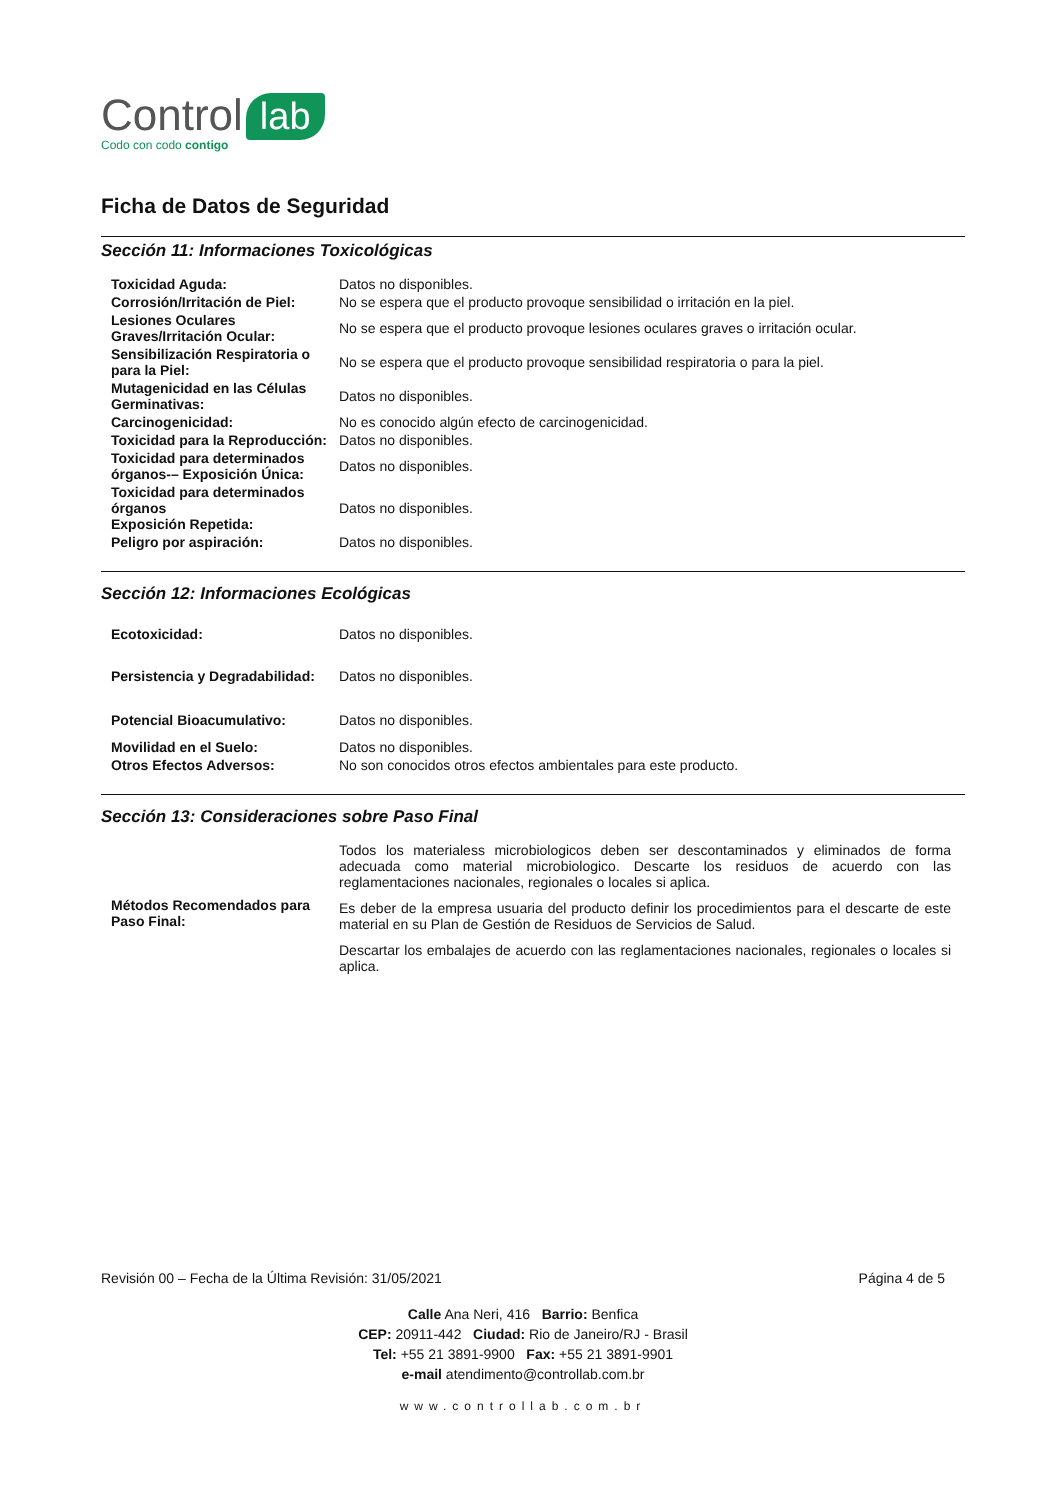Control lab
Codo con codo contigo
Ficha de Datos de Seguridad
Sección 11: Informaciones Toxicológicas
| Toxicidad Aguda: | Datos no disponibles. |
| Corrosión/Irritación de Piel: | No se espera que el producto provoque sensibilidad o irritación en la piel. |
| Lesiones Oculares Graves/Irritación Ocular: | No se espera que el producto provoque lesiones oculares graves o irritación ocular. |
| Sensibilización Respiratoria o para la Piel: | No se espera que el producto provoque sensibilidad respiratoria o para la piel. |
| Mutagenicidad en las Células Germinativas: | Datos no disponibles. |
| Carcinogenicidad: | No es conocido algún efecto de carcinogenicidad. |
| Toxicidad para la Reproducción: | Datos no disponibles. |
| Toxicidad para determinados órganos-– Exposición Única: | Datos no disponibles. |
| Toxicidad para determinados órganos Exposición Repetida: | Datos no disponibles. |
| Peligro por aspiración: | Datos no disponibles. |
Sección 12: Informaciones Ecológicas
| Ecotoxicidad: | Datos no disponibles. |
| Persistencia y Degradabilidad: | Datos no disponibles. |
| Potencial Bioacumulativo: | Datos no disponibles. |
| Movilidad en el Suelo: | Datos no disponibles. |
| Otros Efectos Adversos: | No son conocidos otros efectos ambientales para este producto. |
Sección 13: Consideraciones sobre Paso Final
| Métodos Recomendados para Paso Final: | Todos los materialess microbiologicos deben ser descontaminados y eliminados de forma adecuada como material microbiologico. Descarte los residuos de acuerdo con las reglamentaciones nacionales, regionales o locales si aplica. Es deber de la empresa usuaria del producto definir los procedimientos para el descarte de este material en su Plan de Gestión de Residuos de Servicios de Salud. Descartar los embalajes de acuerdo con las reglamentaciones nacionales, regionales o locales si aplica. |
Revisión 00 – Fecha de la Última Revisión: 31/05/2021 Página 4 de 5
Calle Ana Neri, 416 Barrio: Benfica
CEP: 20911-442 Ciudad: Rio de Janeiro/RJ - Brasil
Tel: +55 21 3891-9900 Fax: +55 21 3891-9901
e-mail atendimento@controllab.com.br
www.controllab.com.br